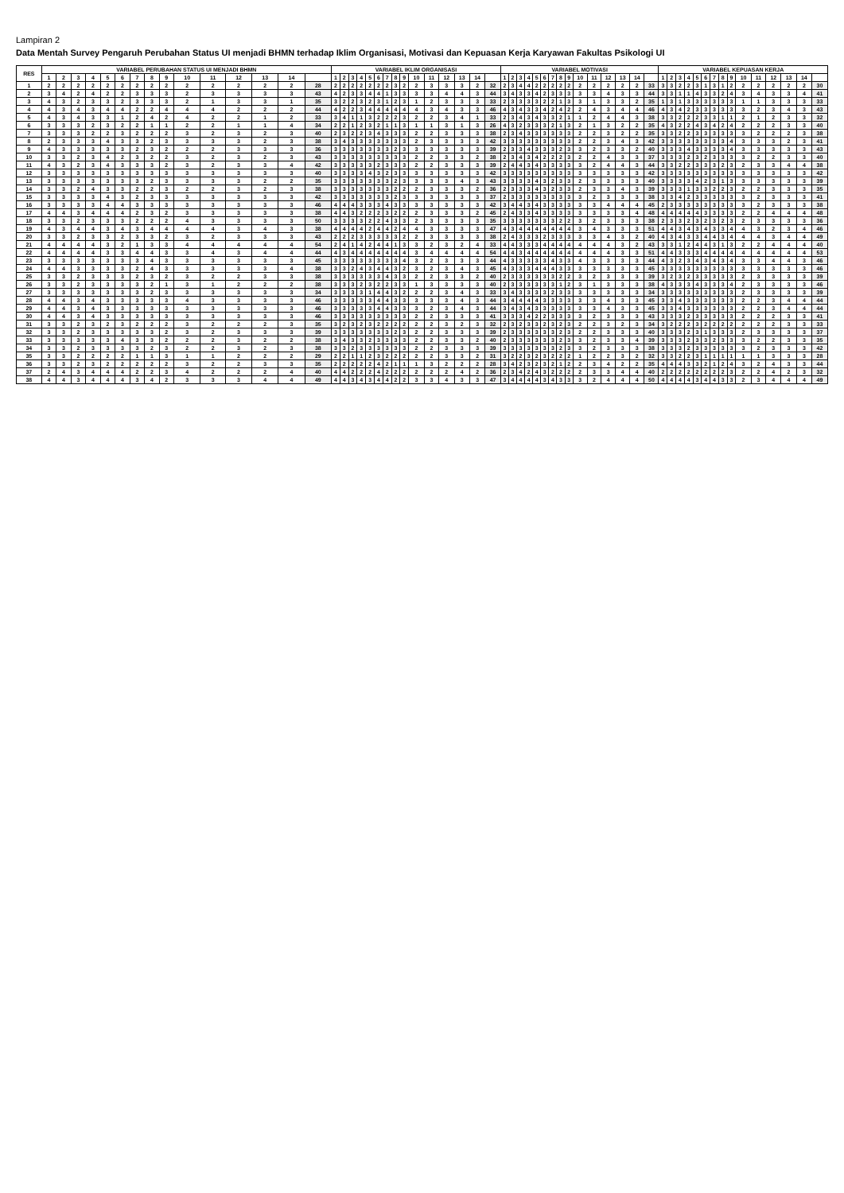Lampiran 2
Data Mentah Survey Pengaruh Perubahan Status UI menjadi BHMN terhadap Iklim Organisasi, Motivasi dan Kepuasan Kerja Karyawan Fakultas Psikologi UI
| RES | VARIABEL PERUBAHAN STATUS UI MENJADI BHMN | | | | | | | | | | | | | | | VARIABEL IKLIM ORGANISASI | | | | | | | | | | | | | | | VARIABEL MOTIVASI | | | | | | | | | | | | | | | VARIABEL KEPUASAN KERJA | | | | | | | | | | | | | | |
| --- | --- | --- | --- | --- | --- | --- | --- | --- | --- | --- | --- | --- | --- | --- | --- | --- | --- | --- | --- | --- | --- | --- | --- | --- | --- | --- | --- | --- | --- | --- | --- | --- | --- | --- | --- | --- | --- | --- | --- | --- | --- | --- | --- | --- | --- | --- | --- | --- | --- | --- | --- | --- | --- | --- | --- | --- | --- | --- | --- | --- |
| | 1 | 2 | 3 | 4 | 5 | 6 | 7 | 8 | 9 | 10 | 11 | 12 | 13 | 14 | | 1 | 2 | 3 | 4 | 5 | 6 | 7 | 8 | 9 | 10 | 11 | 12 | 13 | 14 | | 1 | 2 | 3 | 4 | 5 | 6 | 7 | 8 | 9 | 10 | 11 | 12 | 13 | 14 | | 1 | 2 | 3 | 4 | 5 | 6 | 7 | 8 | 9 | 10 | 11 | 12 | 13 | 14 | |
| 1 | 2 | 2 | 2 | 2 | 2 | 2 | 2 | 2 | 2 | 2 | 2 | 2 | 2 | 2 | 28 | 2 | 2 | 2 | 2 | 2 | 2 | 2 | 3 | 2 | 2 | 3 | 3 | 3 | 2 | 32 | 2 | 3 | 4 | 4 | 2 | 2 | 2 | 2 | 2 | 2 | 2 | 2 | 2 | 2 | 33 | 3 | 3 | 2 | 2 | 3 | 1 | 3 | 1 | 2 | 2 | 2 | 2 | 2 | 2 | 30 |
| 2 | 3 | 4 | 2 | 4 | 2 | 2 | 3 | 3 | 3 | 2 | 3 | 3 | 3 | 3 | 43 | 4 | 2 | 3 | 3 | 4 | 4 | 1 | 3 | 3 | 3 | 3 | 4 | 4 | 3 | 44 | 3 | 4 | 3 | 3 | 4 | 2 | 3 | 3 | 3 | 3 | 3 | 4 | 3 | 3 | 44 | 3 | 3 | 1 | 1 | 4 | 3 | 3 | 2 | 4 | 3 | 4 | 3 | 3 | 4 | 41 |
| 3 | 4 | 3 | 2 | 3 | 3 | 2 | 3 | 3 | 3 | 2 | 1 | 3 | 3 | 1 | 35 | 3 | 2 | 2 | 3 | 2 | 3 | 1 | 2 | 3 | 1 | 2 | 3 | 3 | 3 | 33 | 2 | 3 | 3 | 3 | 3 | 2 | 2 | 1 | 3 | 3 | 1 | 3 | 3 | 2 | 35 | 1 | 3 | 1 | 3 | 3 | 3 | 3 | 3 | 3 | 1 | 1 | 3 | 3 | 3 | 33 |
| 4 | 4 | 3 | 4 | 3 | 4 | 4 | 2 | 2 | 4 | 4 | 4 | 2 | 2 | 2 | 44 | 4 | 2 | 2 | 3 | 4 | 4 | 4 | 4 | 4 | 4 | 3 | 4 | 3 | 3 | 46 | 4 | 3 | 4 | 3 | 3 | 4 | 2 | 4 | 2 | 2 | 4 | 3 | 4 | 4 | 46 | 4 | 3 | 4 | 2 | 3 | 3 | 3 | 3 | 3 | 3 | 2 | 3 | 4 | 3 | 43 |
| 5 | 4 | 3 | 4 | 3 | 3 | 1 | 2 | 4 | 2 | 4 | 2 | 2 | 1 | 2 | 33 | 3 | 4 | 1 | 1 | 3 | 2 | 2 | 2 | 3 | 2 | 2 | 3 | 4 | 1 | 33 | 2 | 3 | 4 | 3 | 4 | 3 | 3 | 2 | 1 | 1 | 2 | 4 | 4 | 3 | 38 | 3 | 3 | 2 | 2 | 2 | 3 | 3 | 1 | 1 | 2 | 1 | 2 | 3 | 3 | 32 |
| 6 | 3 | 3 | 3 | 2 | 3 | 2 | 2 | 1 | 1 | 2 | 2 | 1 | 1 | 4 | 34 | 2 | 2 | 1 | 2 | 3 | 2 | 1 | 1 | 3 | 1 | 1 | 3 | 1 | 3 | 26 | 4 | 3 | 2 | 3 | 3 | 3 | 2 | 1 | 3 | 2 | 1 | 3 | 2 | 2 | 35 | 4 | 3 | 2 | 2 | 4 | 3 | 4 | 2 | 4 | 2 | 2 | 2 | 3 | 3 | 40 |
| 7 | 3 | 3 | 3 | 2 | 2 | 3 | 2 | 2 | 2 | 3 | 2 | 3 | 2 | 3 | 40 | 2 | 3 | 2 | 2 | 3 | 4 | 3 | 3 | 3 | 2 | 2 | 3 | 3 | 3 | 38 | 2 | 3 | 4 | 3 | 3 | 3 | 3 | 3 | 3 | 2 | 2 | 3 | 2 | 2 | 35 | 3 | 3 | 2 | 2 | 3 | 3 | 3 | 3 | 3 | 3 | 2 | 2 | 2 | 3 | 38 |
| 8 | 2 | 3 | 3 | 3 | 4 | 3 | 3 | 2 | 3 | 3 | 3 | 3 | 2 | 3 | 38 | 3 | 4 | 3 | 3 | 3 | 3 | 3 | 3 | 3 | 2 | 3 | 3 | 3 | 3 | 42 | 3 | 3 | 3 | 3 | 3 | 3 | 3 | 3 | 3 | 2 | 2 | 3 | 4 | 3 | 42 | 3 | 3 | 3 | 3 | 3 | 3 | 3 | 3 | 4 | 3 | 3 | 3 | 2 | 3 | 41 |
| 9 | 4 | 3 | 3 | 3 | 3 | 3 | 2 | 3 | 2 | 2 | 2 | 3 | 3 | 3 | 36 | 3 | 3 | 3 | 3 | 3 | 3 | 3 | 2 | 3 | 3 | 3 | 3 | 3 | 3 | 39 | 2 | 3 | 3 | 4 | 3 | 3 | 3 | 2 | 3 | 3 | 2 | 3 | 3 | 2 | 40 | 3 | 3 | 3 | 4 | 3 | 3 | 3 | 3 | 4 | 3 | 3 | 3 | 3 | 3 | 43 |
| 10 | 3 | 3 | 2 | 3 | 4 | 2 | 3 | 2 | 2 | 3 | 2 | 3 | 2 | 3 | 43 | 3 | 3 | 3 | 3 | 3 | 3 | 3 | 3 | 3 | 2 | 2 | 3 | 3 | 2 | 38 | 2 | 3 | 4 | 3 | 4 | 2 | 2 | 2 | 3 | 2 | 2 | 4 | 3 | 3 | 37 | 3 | 3 | 3 | 2 | 3 | 2 | 3 | 3 | 3 | 3 | 2 | 2 | 3 | 3 | 40 |
| 11 | 4 | 3 | 2 | 3 | 4 | 3 | 3 | 3 | 2 | 3 | 2 | 3 | 3 | 4 | 42 | 3 | 3 | 3 | 3 | 3 | 2 | 3 | 3 | 3 | 2 | 2 | 3 | 3 | 3 | 39 | 2 | 4 | 4 | 3 | 4 | 3 | 3 | 3 | 3 | 3 | 2 | 4 | 4 | 3 | 44 | 3 | 3 | 2 | 2 | 3 | 3 | 3 | 2 | 3 | 2 | 3 | 3 | 4 | 4 | 38 |
| 12 | 3 | 3 | 3 | 3 | 3 | 3 | 3 | 3 | 3 | 3 | 3 | 3 | 3 | 3 | 40 | 3 | 3 | 3 | 3 | 4 | 3 | 2 | 3 | 3 | 3 | 3 | 3 | 3 | 3 | 42 | 3 | 3 | 3 | 3 | 3 | 3 | 3 | 3 | 3 | 3 | 3 | 3 | 3 | 3 | 42 | 3 | 3 | 3 | 3 | 3 | 3 | 3 | 3 | 3 | 3 | 3 | 3 | 3 | 3 | 42 |
| 13 | 3 | 3 | 3 | 3 | 3 | 3 | 3 | 2 | 3 | 3 | 3 | 3 | 2 | 2 | 35 | 3 | 3 | 3 | 3 | 3 | 3 | 3 | 2 | 3 | 3 | 3 | 3 | 4 | 3 | 43 | 3 | 3 | 3 | 3 | 4 | 3 | 2 | 3 | 3 | 2 | 3 | 3 | 3 | 3 | 40 | 3 | 3 | 3 | 3 | 4 | 2 | 3 | 1 | 3 | 3 | 3 | 3 | 3 | 3 | 39 |
| 14 | 3 | 3 | 2 | 4 | 3 | 3 | 2 | 2 | 3 | 2 | 2 | 3 | 2 | 3 | 38 | 3 | 3 | 3 | 3 | 3 | 3 | 3 | 2 | 2 | 2 | 3 | 3 | 3 | 2 | 36 | 2 | 3 | 3 | 3 | 4 | 3 | 2 | 3 | 3 | 2 | 3 | 3 | 4 | 3 | 39 | 3 | 3 | 3 | 1 | 3 | 3 | 2 | 2 | 3 | 2 | 2 | 3 | 3 | 3 | 35 |
| 15 | 3 | 3 | 3 | 3 | 4 | 3 | 2 | 3 | 3 | 3 | 3 | 3 | 3 | 3 | 42 | 3 | 3 | 3 | 3 | 3 | 3 | 3 | 2 | 3 | 3 | 3 | 3 | 3 | 3 | 37 | 2 | 3 | 3 | 3 | 3 | 3 | 3 | 3 | 3 | 3 | 2 | 3 | 3 | 3 | 38 | 3 | 3 | 4 | 2 | 3 | 3 | 3 | 3 | 3 | 3 | 2 | 3 | 3 | 3 | 41 |
| 16 | 3 | 3 | 3 | 3 | 4 | 4 | 3 | 3 | 3 | 3 | 3 | 3 | 3 | 3 | 46 | 4 | 4 | 4 | 3 | 3 | 3 | 4 | 3 | 3 | 3 | 3 | 3 | 3 | 3 | 42 | 3 | 4 | 4 | 3 | 4 | 3 | 3 | 3 | 3 | 3 | 3 | 4 | 4 | 4 | 45 | 2 | 3 | 3 | 3 | 3 | 3 | 3 | 3 | 3 | 3 | 2 | 3 | 3 | 3 | 38 |
| 17 | 4 | 4 | 3 | 4 | 4 | 4 | 2 | 3 | 2 | 3 | 3 | 3 | 3 | 3 | 38 | 4 | 4 | 3 | 2 | 2 | 2 | 3 | 2 | 2 | 2 | 3 | 3 | 3 | 2 | 45 | 2 | 4 | 3 | 3 | 4 | 3 | 3 | 3 | 3 | 3 | 3 | 3 | 3 | 4 | 48 | 4 | 4 | 4 | 4 | 4 | 3 | 3 | 3 | 3 | 2 | 2 | 4 | 4 | 4 | 48 |
| 18 | 3 | 3 | 2 | 3 | 3 | 3 | 2 | 2 | 2 | 4 | 3 | 3 | 3 | 3 | 50 | 3 | 3 | 3 | 3 | 2 | 2 | 4 | 3 | 3 | 2 | 3 | 3 | 3 | 3 | 35 | 3 | 3 | 3 | 3 | 3 | 3 | 3 | 2 | 2 | 3 | 2 | 3 | 3 | 3 | 38 | 2 | 3 | 3 | 2 | 3 | 2 | 3 | 2 | 3 | 2 | 3 | 3 | 3 | 3 | 36 |
| 19 | 4 | 3 | 4 | 4 | 3 | 4 | 3 | 4 | 4 | 4 | 4 | 3 | 4 | 3 | 38 | 4 | 4 | 4 | 4 | 2 | 4 | 4 | 2 | 4 | 4 | 3 | 3 | 3 | 3 | 47 | 4 | 3 | 4 | 4 | 4 | 4 | 4 | 4 | 4 | 3 | 4 | 3 | 3 | 3 | 51 | 4 | 4 | 3 | 4 | 3 | 4 | 3 | 3 | 4 | 4 | 3 | 2 | 3 | 4 | 46 |
| 20 | 3 | 3 | 2 | 3 | 3 | 2 | 3 | 3 | 2 | 3 | 2 | 3 | 3 | 3 | 43 | 2 | 2 | 2 | 3 | 3 | 3 | 3 | 3 | 2 | 2 | 3 | 3 | 3 | 3 | 38 | 2 | 4 | 3 | 3 | 3 | 2 | 3 | 3 | 3 | 3 | 3 | 4 | 3 | 2 | 40 | 4 | 3 | 4 | 3 | 3 | 4 | 4 | 3 | 4 | 4 | 4 | 3 | 4 | 4 | 49 |
| 21 | 4 | 4 | 4 | 4 | 3 | 2 | 1 | 3 | 3 | 4 | 4 | 4 | 4 | 4 | 54 | 2 | 4 | 1 | 4 | 2 | 4 | 4 | 1 | 3 | 3 | 2 | 3 | 2 | 4 | 33 | 4 | 4 | 3 | 3 | 3 | 4 | 4 | 4 | 4 | 4 | 4 | 4 | 3 | 2 | 43 | 3 | 3 | 1 | 2 | 4 | 4 | 3 | 1 | 3 | 2 | 2 | 4 | 4 | 4 | 40 |
| 22 | 4 | 4 | 4 | 4 | 3 | 3 | 4 | 4 | 3 | 3 | 4 | 3 | 4 | 4 | 44 | 4 | 3 | 4 | 4 | 4 | 4 | 4 | 4 | 4 | 3 | 4 | 4 | 4 | 4 | 54 | 4 | 4 | 3 | 4 | 4 | 4 | 4 | 4 | 4 | 4 | 4 | 4 | 3 | 3 | 51 | 4 | 4 | 3 | 3 | 3 | 4 | 4 | 4 | 4 | 4 | 4 | 4 | 4 | 4 | 53 |
| 23 | 3 | 3 | 3 | 3 | 3 | 3 | 3 | 4 | 3 | 3 | 3 | 3 | 3 | 3 | 45 | 3 | 3 | 3 | 3 | 3 | 3 | 3 | 3 | 4 | 3 | 2 | 3 | 3 | 3 | 44 | 4 | 3 | 3 | 3 | 3 | 3 | 4 | 3 | 3 | 4 | 3 | 3 | 3 | 3 | 44 | 4 | 3 | 2 | 3 | 4 | 3 | 4 | 3 | 4 | 3 | 3 | 4 | 4 | 3 | 46 |
| 24 | 4 | 4 | 3 | 3 | 3 | 3 | 2 | 4 | 3 | 3 | 3 | 3 | 3 | 4 | 38 | 3 | 3 | 2 | 4 | 3 | 4 | 4 | 3 | 2 | 3 | 2 | 3 | 4 | 3 | 45 | 4 | 3 | 3 | 3 | 4 | 4 | 4 | 3 | 3 | 3 | 3 | 3 | 3 | 3 | 45 | 3 | 3 | 3 | 3 | 3 | 3 | 3 | 3 | 3 | 3 | 3 | 3 | 3 | 3 | 46 |
| 25 | 3 | 3 | 2 | 3 | 3 | 3 | 2 | 3 | 2 | 3 | 2 | 2 | 3 | 3 | 38 | 3 | 3 | 3 | 3 | 3 | 3 | 4 | 3 | 3 | 2 | 2 | 3 | 3 | 2 | 40 | 2 | 3 | 3 | 3 | 3 | 3 | 3 | 2 | 2 | 3 | 2 | 3 | 3 | 3 | 39 | 3 | 2 | 3 | 2 | 3 | 3 | 3 | 3 | 3 | 2 | 3 | 3 | 3 | 3 | 39 |
| 26 | 3 | 3 | 2 | 3 | 3 | 3 | 3 | 2 | 1 | 3 | 1 | 2 | 2 | 2 | 38 | 3 | 3 | 3 | 2 | 3 | 2 | 2 | 3 | 3 | 1 | 3 | 3 | 3 | 3 | 40 | 2 | 3 | 3 | 3 | 3 | 3 | 3 | 1 | 2 | 3 | 1 | 3 | 3 | 3 | 38 | 4 | 3 | 3 | 3 | 4 | 3 | 3 | 3 | 4 | 2 | 3 | 3 | 3 | 3 | 46 |
| 27 | 3 | 3 | 3 | 3 | 3 | 3 | 3 | 2 | 3 | 3 | 3 | 3 | 3 | 3 | 34 | 3 | 3 | 3 | 3 | 1 | 4 | 4 | 3 | 2 | 2 | 2 | 3 | 4 | 3 | 33 | 3 | 4 | 3 | 3 | 3 | 3 | 2 | 3 | 3 | 3 | 3 | 3 | 3 | 3 | 34 | 3 | 3 | 3 | 3 | 3 | 3 | 3 | 3 | 3 | 2 | 3 | 3 | 3 | 3 | 39 |
| 28 | 4 | 4 | 3 | 4 | 3 | 3 | 3 | 3 | 3 | 4 | 3 | 3 | 3 | 3 | 46 | 3 | 3 | 3 | 3 | 3 | 4 | 4 | 3 | 3 | 3 | 3 | 3 | 4 | 3 | 44 | 3 | 4 | 4 | 4 | 4 | 3 | 3 | 3 | 3 | 3 | 3 | 4 | 3 | 3 | 45 | 3 | 3 | 4 | 3 | 3 | 3 | 3 | 3 | 3 | 2 | 2 | 3 | 4 | 4 | 44 |
| 29 | 4 | 4 | 3 | 4 | 3 | 3 | 3 | 3 | 3 | 3 | 3 | 3 | 3 | 3 | 46 | 3 | 3 | 3 | 3 | 3 | 4 | 4 | 3 | 3 | 3 | 2 | 3 | 4 | 3 | 44 | 3 | 4 | 3 | 4 | 3 | 3 | 3 | 3 | 3 | 3 | 3 | 4 | 3 | 3 | 45 | 3 | 3 | 4 | 3 | 3 | 3 | 3 | 3 | 3 | 2 | 2 | 3 | 4 | 4 | 44 |
| 30 | 4 | 4 | 3 | 4 | 3 | 3 | 3 | 3 | 3 | 3 | 3 | 3 | 3 | 3 | 46 | 3 | 3 | 3 | 3 | 3 | 3 | 3 | 3 | 3 | 2 | 2 | 3 | 3 | 3 | 41 | 3 | 3 | 3 | 4 | 2 | 2 | 3 | 3 | 3 | 3 | 2 | 3 | 3 | 3 | 43 | 3 | 3 | 3 | 2 | 3 | 3 | 3 | 3 | 3 | 2 | 2 | 2 | 3 | 3 | 41 |
| 31 | 3 | 3 | 2 | 3 | 2 | 3 | 2 | 2 | 2 | 3 | 2 | 2 | 2 | 3 | 35 | 3 | 2 | 3 | 2 | 3 | 2 | 2 | 2 | 2 | 2 | 2 | 3 | 2 | 3 | 32 | 2 | 3 | 2 | 3 | 3 | 2 | 3 | 2 | 3 | 2 | 2 | 3 | 2 | 3 | 34 | 3 | 2 | 2 | 2 | 3 | 2 | 2 | 2 | 2 | 2 | 2 | 2 | 3 | 3 | 33 |
| 32 | 3 | 3 | 2 | 3 | 3 | 3 | 3 | 3 | 2 | 3 | 2 | 3 | 3 | 3 | 39 | 3 | 3 | 3 | 3 | 3 | 3 | 3 | 2 | 3 | 2 | 2 | 3 | 3 | 3 | 39 | 2 | 3 | 3 | 3 | 3 | 3 | 3 | 2 | 3 | 2 | 2 | 3 | 3 | 3 | 40 | 3 | 3 | 3 | 2 | 3 | 1 | 3 | 3 | 3 | 2 | 3 | 3 | 3 | 3 | 37 |
| 33 | 3 | 3 | 3 | 3 | 3 | 4 | 3 | 3 | 2 | 2 | 2 | 3 | 2 | 2 | 38 | 3 | 4 | 3 | 3 | 2 | 3 | 3 | 3 | 3 | 2 | 2 | 3 | 3 | 2 | 40 | 2 | 3 | 3 | 3 | 3 | 3 | 3 | 2 | 3 | 3 | 2 | 3 | 3 | 4 | 39 | 3 | 3 | 3 | 2 | 3 | 3 | 2 | 3 | 3 | 3 | 2 | 2 | 3 | 3 | 35 |
| 34 | 3 | 3 | 2 | 3 | 3 | 3 | 3 | 2 | 3 | 2 | 2 | 3 | 2 | 3 | 38 | 3 | 3 | 2 | 3 | 3 | 3 | 3 | 3 | 3 | 2 | 2 | 3 | 3 | 3 | 39 | 3 | 3 | 3 | 3 | 3 | 3 | 3 | 2 | 3 | 3 | 2 | 3 | 3 | 3 | 38 | 3 | 3 | 3 | 2 | 3 | 3 | 3 | 3 | 3 | 3 | 2 | 3 | 3 | 3 | 42 |
| 35 | 3 | 3 | 2 | 2 | 2 | 2 | 1 | 1 | 3 | 1 | 1 | 2 | 2 | 2 | 29 | 2 | 2 | 1 | 1 | 2 | 3 | 2 | 2 | 2 | 2 | 2 | 3 | 3 | 2 | 31 | 3 | 2 | 2 | 3 | 2 | 3 | 2 | 2 | 2 | 1 | 2 | 2 | 3 | 2 | 32 | 3 | 3 | 2 | 2 | 3 | 1 | 1 | 1 | 1 | 1 | 1 | 3 | 3 | 3 | 28 |
| 36 | 3 | 3 | 2 | 3 | 2 | 2 | 2 | 2 | 2 | 3 | 2 | 2 | 3 | 3 | 35 | 2 | 2 | 2 | 2 | 2 | 4 | 2 | 1 | 1 | 1 | 3 | 2 | 2 | 2 | 28 | 3 | 4 | 2 | 3 | 2 | 3 | 2 | 1 | 2 | 2 | 3 | 4 | 2 | 2 | 35 | 4 | 4 | 4 | 3 | 3 | 2 | 1 | 2 | 4 | 3 | 2 | 4 | 3 | 3 | 44 |
| 37 | 2 | 4 | 3 | 4 | 4 | 4 | 2 | 2 | 3 | 4 | 2 | 2 | 2 | 4 | 40 | 4 | 4 | 2 | 2 | 2 | 4 | 2 | 2 | 2 | 2 | 2 | 2 | 4 | 2 | 36 | 2 | 3 | 4 | 2 | 4 | 3 | 2 | 2 | 2 | 2 | 3 | 3 | 4 | 4 | 40 | 2 | 2 | 2 | 2 | 2 | 2 | 2 | 2 | 3 | 2 | 2 | 4 | 2 | 3 | 32 |
| 38 | 4 | 4 | 3 | 4 | 4 | 4 | 3 | 4 | 2 | 3 | 3 | 3 | 4 | 4 | 49 | 4 | 4 | 3 | 4 | 3 | 4 | 4 | 2 | 2 | 3 | 3 | 4 | 3 | 3 | 47 | 3 | 4 | 4 | 4 | 4 | 3 | 4 | 3 | 3 | 3 | 2 | 4 | 4 | 4 | 50 | 4 | 4 | 4 | 4 | 3 | 4 | 4 | 3 | 3 | 2 | 3 | 4 | 4 | 4 | 49 |